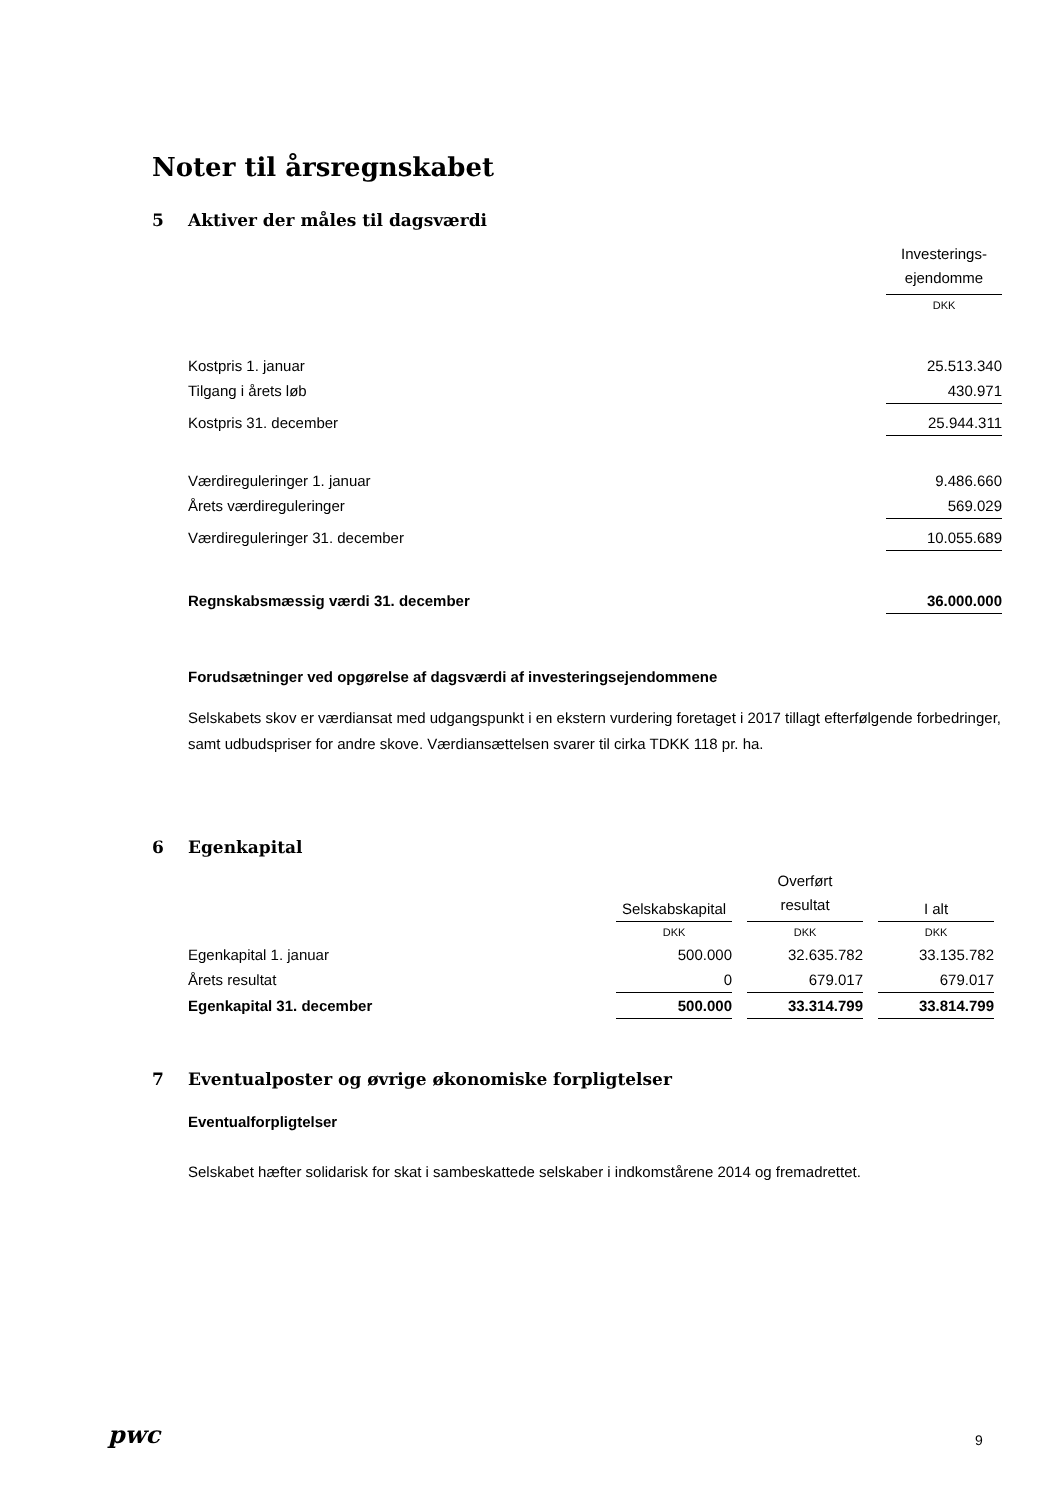Noter til årsregnskabet
5 Aktiver der måles til dagsværdi
| | Investerings- ejendomme |
| | DKK |
| Kostpris 1. januar | 25.513.340 |
| Tilgang i årets løb | 430.971 |
| Kostpris 31. december | 25.944.311 |
| Værdireguleringer 1. januar | 9.486.660 |
| Årets værdireguleringer | 569.029 |
| Værdireguleringer 31. december | 10.055.689 |
| Regnskabsmæssig værdi 31. december | 36.000.000 |
Forudsætninger ved opgørelse af dagsværdi af investeringsejendommene
Selskabets skov er værdiansat med udgangspunkt i en ekstern vurdering foretaget i 2017 tillagt efterfølgende forbedringer, samt udbudspriser for andre skove. Værdiansættelsen svarer til cirka TDKK 118 pr. ha.
6 Egenkapital
| | Selskabskapital | | Overført resultat | | I alt |
| | DKK | | DKK | | DKK |
| Egenkapital 1. januar | 500.000 | | 32.635.782 | | 33.135.782 |
| Årets resultat | 0 | | 679.017 | | 679.017 |
| Egenkapital 31. december | 500.000 | | 33.314.799 | | 33.814.799 |
7 Eventualposter og øvrige økonomiske forpligtelser
Eventualforpligtelser
Selskabet hæfter solidarisk for skat i sambeskattede selskaber i indkomstårene 2014 og fremadrettet.
pwc 9